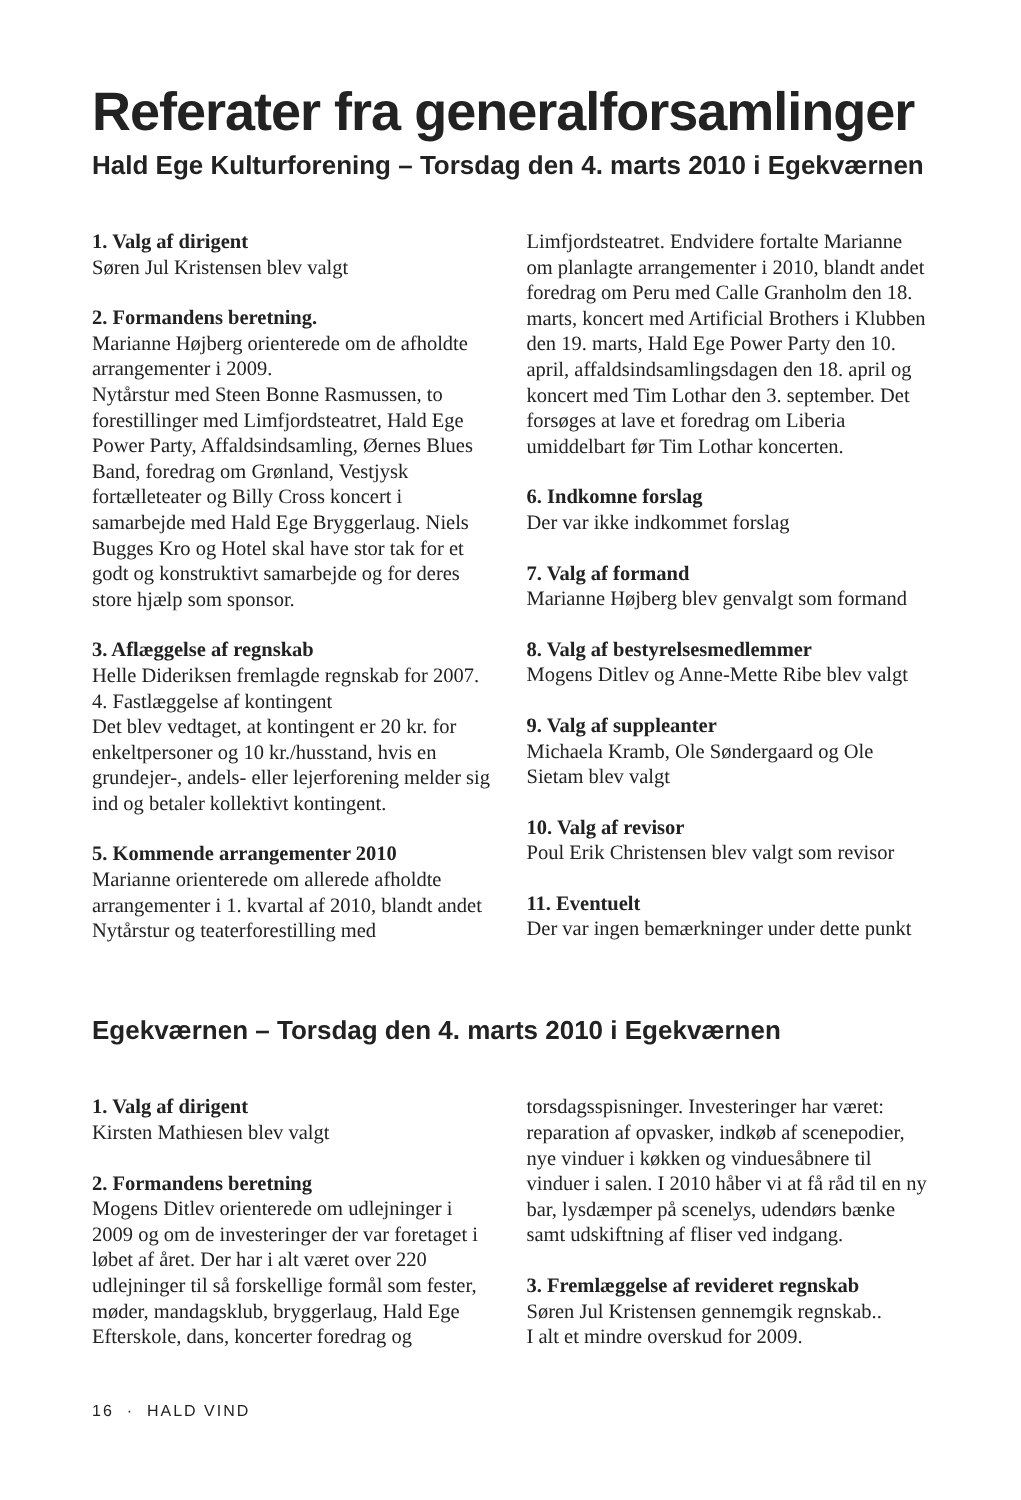Referater fra generalforsamlinger
Hald Ege Kulturforening – Torsdag den 4. marts 2010 i Egekværnen
1. Valg af dirigent
Søren Jul Kristensen blev valgt
2. Formandens beretning.
Marianne Højberg orienterede om de afholdte arrangementer i 2009.
Nytårstur med Steen Bonne Rasmussen, to forestillinger med Limfjordsteatret, Hald Ege Power Party, Affaldsindsamling, Øernes Blues Band, foredrag om Grønland, Vestjysk fortælleteater og Billy Cross koncert i samarbejde med Hald Ege Bryggerlaug. Niels Bugges Kro og Hotel skal have stor tak for et godt og konstruktivt samarbejde og for deres store hjælp som sponsor.
3. Aflæggelse af regnskab
Helle Dideriksen fremlagde regnskab for 2007.
4. Fastlæggelse af kontingent
Det blev vedtaget, at kontingent er 20 kr. for enkeltpersoner og 10 kr./husstand, hvis en grundejer-, andels- eller lejerforening melder sig ind og betaler kollektivt kontingent.
5. Kommende arrangementer 2010
Marianne orienterede om allerede afholdte arrangementer i 1. kvartal af 2010, blandt andet Nytårstur og teaterforestilling med Limfjordsteatret. Endvidere fortalte Marianne om planlagte arrangementer i 2010, blandt andet foredrag om Peru med Calle Granholm den 18. marts, koncert med Artificial Brothers i Klubben den 19. marts, Hald Ege Power Party den 10. april, affaldsindsamlingsdagen den 18. april og koncert med Tim Lothar den 3. september. Det forsøges at lave et foredrag om Liberia umiddelbart før Tim Lothar koncerten.
6. Indkomne forslag
Der var ikke indkommet forslag
7. Valg af formand
Marianne Højberg blev genvalgt som formand
8. Valg af bestyrelsesmedlemmer
Mogens Ditlev og Anne-Mette Ribe blev valgt
9. Valg af suppleanter
Michaela Kramb, Ole Søndergaard og Ole Sietam blev valgt
10. Valg af revisor
Poul Erik Christensen blev valgt som revisor
11. Eventuelt
Der var ingen bemærkninger under dette punkt
Egekværnen – Torsdag den 4. marts 2010 i Egekværnen
1. Valg af dirigent
Kirsten Mathiesen blev valgt
2. Formandens beretning
Mogens Ditlev orienterede om udlejninger i 2009 og om de investeringer der var foretaget i løbet af året. Der har i alt været over 220 udlejninger til så forskellige formål som fester, møder, mandagsklub, bryggerlaug, Hald Ege Efterskole, dans, koncerter foredrag og torsdagsspisninger. Investeringer har været: reparation af opvasker, indkøb af scenepodier, nye vinduer i køkken og vinduesåbnere til vinduer i salen. I 2010 håber vi at få råd til en ny bar, lysdæmper på scenelys, udendørs bænke samt udskiftning af fliser ved indgang.
3. Fremlæggelse af revideret regnskab
Søren Jul Kristensen gennemgik regnskab..
I alt et mindre overskud for 2009.
16 · HALD VIND